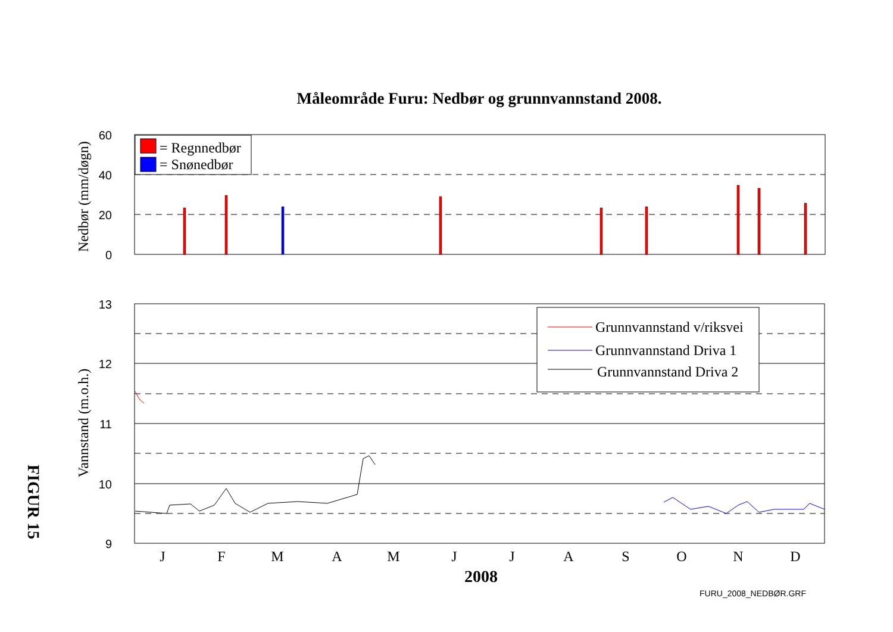Måleområde Furu: Nedbør og grunnvannstand 2008.
60
40
20
0
Nedbør (mm/døgn)
= Regnnedbør
= Snønedbør
13
12
11
10
9
Vannstand (m.o.h.)
Grunnvannstand v/riksvei
Grunnvannstand Driva 1
Grunnvannstand Driva 2
J
F
M
A
M
J
J
A
S
O
N
D
2008
FIGUR 15
FURU_2008_NEDBØR.GRF